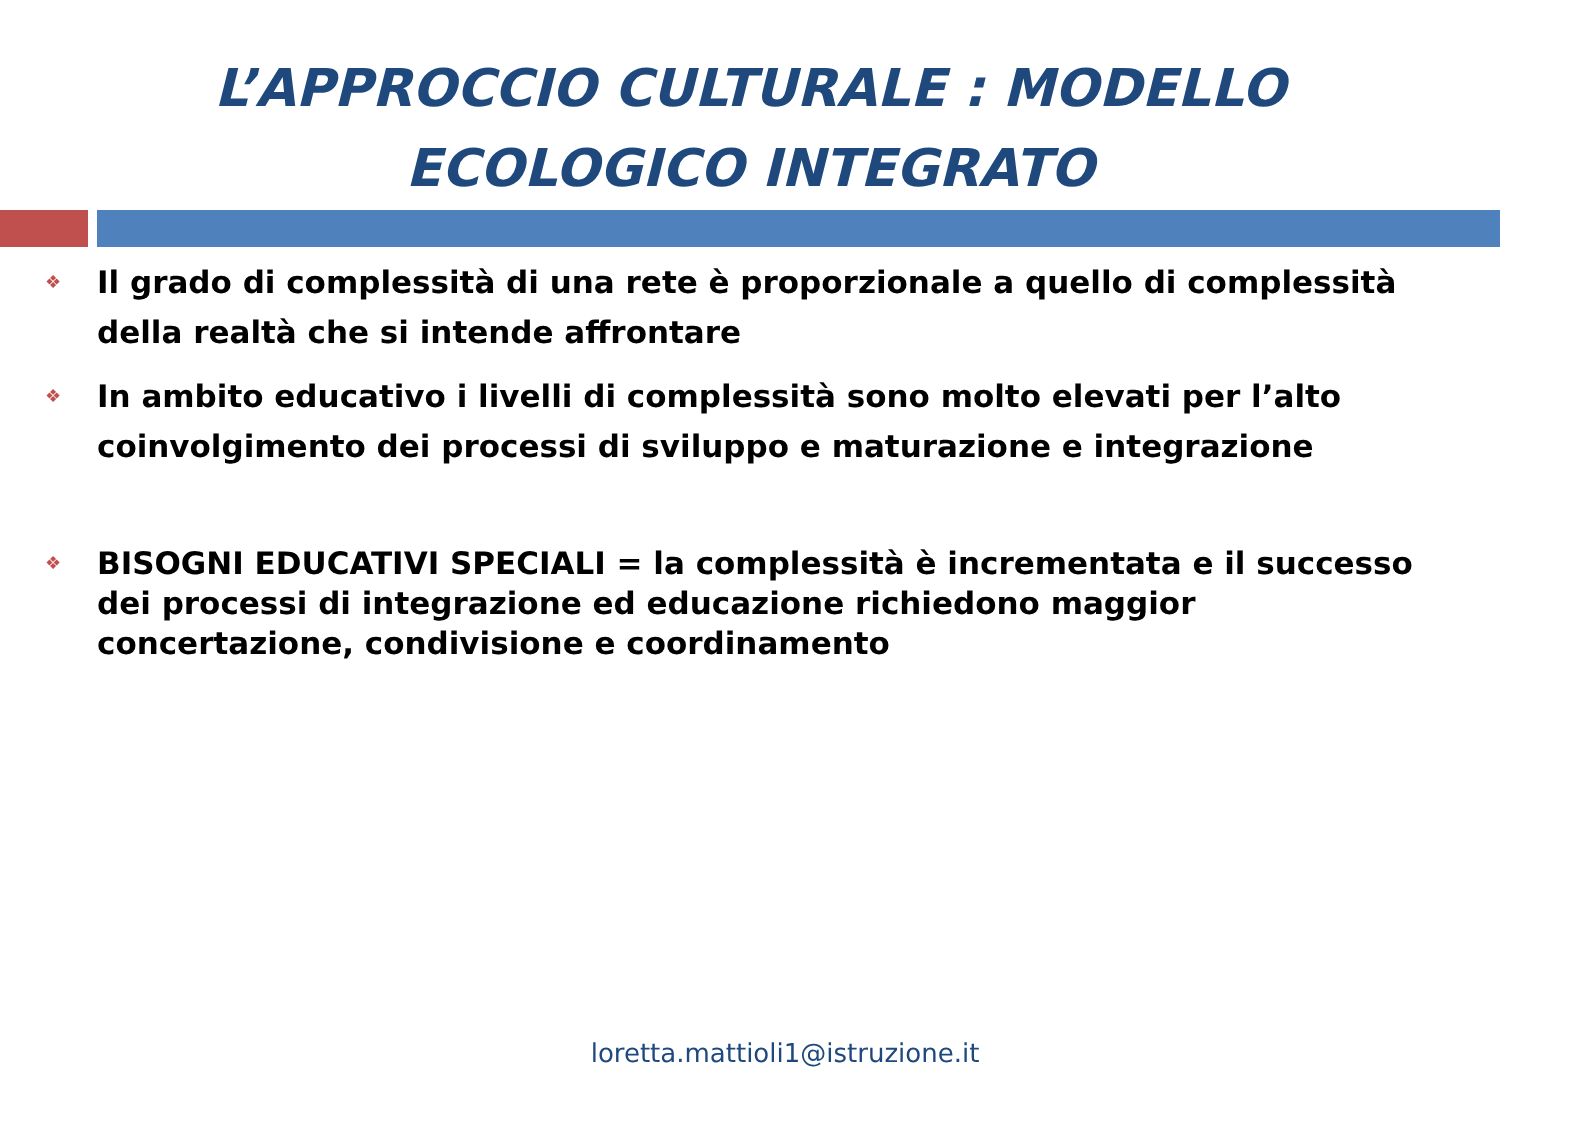L’APPROCCIO CULTURALE : MODELLO
ECOLOGICO INTEGRATO
❖ Il grado di complessità di una rete è proporzionale a quello di complessità della realtà che si intende affrontare
❖ In ambito educativo i livelli di complessità sono molto elevati per l’alto coinvolgimento dei processi di sviluppo e maturazione e integrazione
❖ BISOGNI EDUCATIVI SPECIALI = la complessità è incrementata e il successo dei processi di integrazione ed educazione richiedono maggior concertazione, condivisione e coordinamento
loretta.mattioli1@istruzione.it